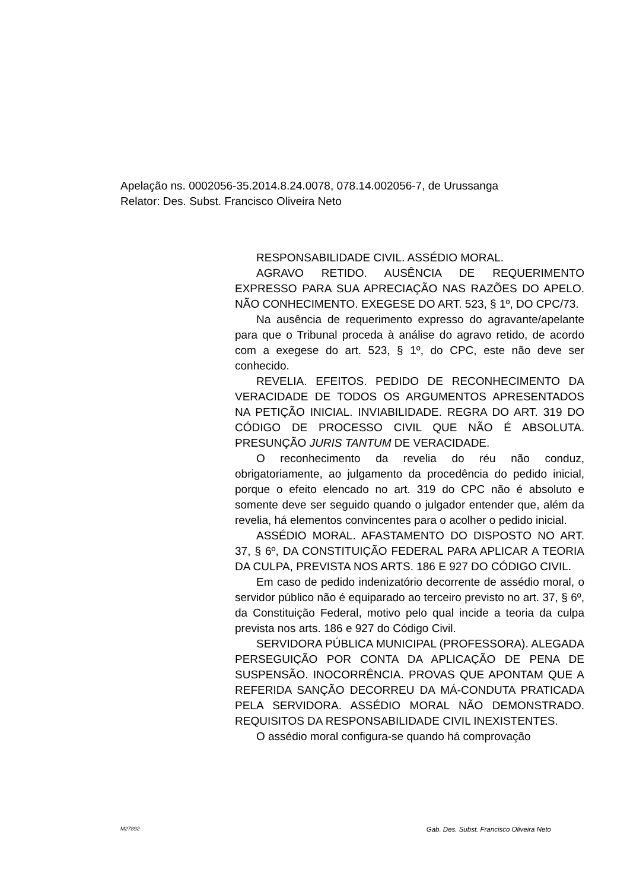Apelação ns. 0002056-35.2014.8.24.0078, 078.14.002056-7, de Urussanga
Relator: Des. Subst. Francisco Oliveira Neto
RESPONSABILIDADE CIVIL. ASSÉDIO MORAL.
AGRAVO RETIDO. AUSÊNCIA DE REQUERIMENTO EXPRESSO PARA SUA APRECIAÇÃO NAS RAZÕES DO APELO. NÃO CONHECIMENTO. EXEGESE DO ART. 523, § 1º, DO CPC/73.
Na ausência de requerimento expresso do agravante/apelante para que o Tribunal proceda à análise do agravo retido, de acordo com a exegese do art. 523, § 1º, do CPC, este não deve ser conhecido.
REVELIA. EFEITOS. PEDIDO DE RECONHECIMENTO DA VERACIDADE DE TODOS OS ARGUMENTOS APRESENTADOS NA PETIÇÃO INICIAL. INVIABILIDADE. REGRA DO ART. 319 DO CÓDIGO DE PROCESSO CIVIL QUE NÃO É ABSOLUTA. PRESUNÇÃO JURIS TANTUM DE VERACIDADE.
O reconhecimento da revelia do réu não conduz, obrigatoriamente, ao julgamento da procedência do pedido inicial, porque o efeito elencado no art. 319 do CPC não é absoluto e somente deve ser seguido quando o julgador entender que, além da revelia, há elementos convincentes para o acolher o pedido inicial.
ASSÉDIO MORAL. AFASTAMENTO DO DISPOSTO NO ART. 37, § 6º, DA CONSTITUIÇÃO FEDERAL PARA APLICAR A TEORIA DA CULPA, PREVISTA NOS ARTS. 186 E 927 DO CÓDIGO CIVIL.
Em caso de pedido indenizatório decorrente de assédio moral, o servidor público não é equiparado ao terceiro previsto no art. 37, § 6º, da Constituição Federal, motivo pelo qual incide a teoria da culpa prevista nos arts. 186 e 927 do Código Civil.
SERVIDORA PÚBLICA MUNICIPAL (PROFESSORA). ALEGADA PERSEGUIÇÃO POR CONTA DA APLICAÇÃO DE PENA DE SUSPENSÃO. INOCORRÊNCIA. PROVAS QUE APONTAM QUE A REFERIDA SANÇÃO DECORREU DA MÁ-CONDUTA PRATICADA PELA SERVIDORA. ASSÉDIO MORAL NÃO DEMONSTRADO. REQUISITOS DA RESPONSABILIDADE CIVIL INEXISTENTES.
O assédio moral configura-se quando há comprovação
M27892 Gab. Des. Subst. Francisco Oliveira Neto